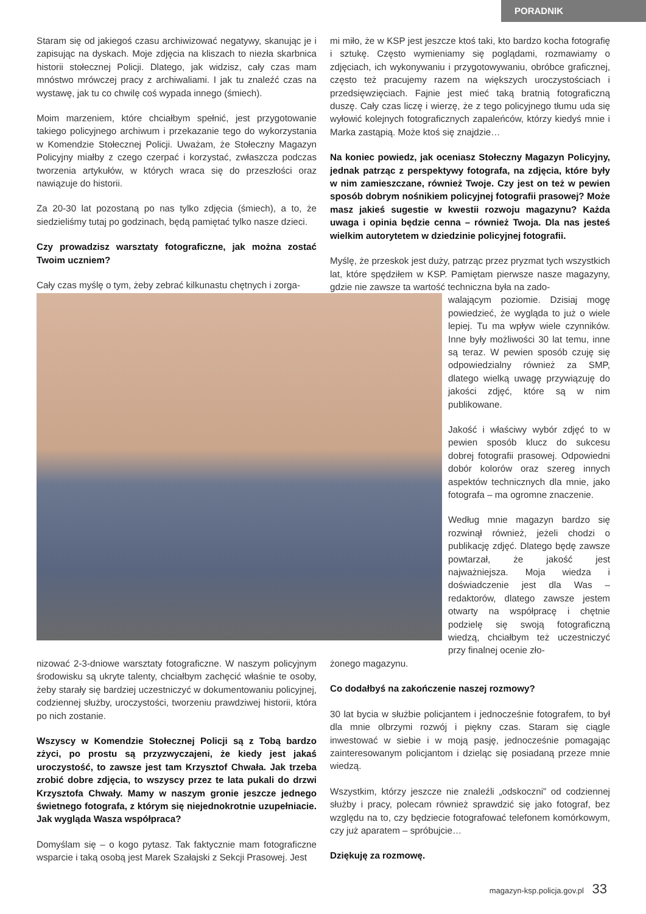PORADNIK
Staram się od jakiegoś czasu archiwizować negatywy, skanując je i zapisując na dyskach. Moje zdjęcia na kliszach to niezła skarbnica historii stołecznej Policji. Dlatego, jak widzisz, cały czas mam mnóstwo mrówczej pracy z archiwaliami. I jak tu znaleźć czas na wystawę, jak tu co chwilę coś wypada innego (śmiech).
Moim marzeniem, które chciałbym spełnić, jest przygotowanie takiego policyjnego archiwum i przekazanie tego do wykorzystania w Komendzie Stołecznej Policji. Uważam, że Stołeczny Magazyn Policyjny miałby z czego czerpać i korzystać, zwłaszcza podczas tworzenia artykułów, w których wraca się do przeszłości oraz nawiązuje do historii.
Za 20-30 lat pozostaną po nas tylko zdjęcia (śmiech), a to, że siedzieliśmy tutaj po godzinach, będą pamiętać tylko nasze dzieci.
Czy prowadzisz warsztaty fotograficzne, jak można zostać Twoim uczniem?
Cały czas myślę o tym, żeby zebrać kilkunastu chętnych i zorga-
mi miło, że w KSP jest jeszcze ktoś taki, kto bardzo kocha fotografię i sztukę. Często wymieniamy się poglądami, rozmawiamy o zdjęciach, ich wykonywaniu i przygotowywaniu, obróbce graficznej, często też pracujemy razem na większych uroczystościach i przedsięwzięciach. Fajnie jest mieć taką bratnią fotograficzną duszę. Cały czas liczę i wierzę, że z tego policyjnego tłumu uda się wyłowić kolejnych fotograficznych zapaleńców, którzy kiedyś mnie i Marka zastąpią. Może ktoś się znajdzie…
Na koniec powiedz, jak oceniasz Stołeczny Magazyn Policyjny, jednak patrząc z perspektywy fotografa, na zdjęcia, które były w nim zamieszczane, również Twoje. Czy jest on też w pewien sposób dobrym nośnikiem policyjnej fotografii prasowej? Może masz jakieś sugestie w kwestii rozwoju magazynu? Każda uwaga i opinia będzie cenna – również Twoja. Dla nas jesteś wielkim autorytetem w dziedzinie policyjnej fotografii.
Myślę, że przeskok jest duży, patrząc przez pryzmat tych wszystkich lat, które spędziłem w KSP. Pamiętam pierwsze nasze magazyny, gdzie nie zawsze ta wartość techniczna była na zado-
walającym poziomie. Dzisiaj mogę powiedzieć, że wygląda to już o wiele lepiej. Tu ma wpływ wiele czynników. Inne były możliwości 30 lat temu, inne są teraz. W pewien sposób czuję się odpowiedzialny również za SMP, dlatego wielką uwagę przywiązuję do jakości zdjęć, które są w nim publikowane.
Jakość i właściwy wybór zdjęć to w pewien sposób klucz do sukcesu dobrej fotografii prasowej. Odpowiedni dobór kolorów oraz szereg innych aspektów technicznych dla mnie, jako fotografa – ma ogromne znaczenie.
Według mnie magazyn bardzo się rozwinął również, jeżeli chodzi o publikację zdjęć. Dlatego będę zawsze powtarzał, że jakość jest najważniejsza. Moja wiedza i doświadczenie jest dla Was – redaktorów, dlatego zawsze jestem otwarty na współpracę i chętnie podzielę się swoją fotograficzną wiedzą, chciałbym też uczestniczyć przy finalnej ocenie zło-
nizować 2-3-dniowe warsztaty fotograficzne. W naszym policyjnym środowisku są ukryte talenty, chciałbym zachęcić właśnie te osoby, żeby starały się bardziej uczestniczyć w dokumentowaniu policyjnej, codziennej służby, uroczystości, tworzeniu prawdziwej historii, która po nich zostanie.
Wszyscy w Komendzie Stołecznej Policji są z Tobą bardzo zżyci, po prostu są przyzwyczajeni, że kiedy jest jakaś uroczystość, to zawsze jest tam Krzysztof Chwała. Jak trzeba zrobić dobre zdjęcia, to wszyscy przez te lata pukali do drzwi Krzysztofa Chwały. Mamy w naszym gronie jeszcze jednego świetnego fotografa, z którym się niejednokrotnie uzupełniacie. Jak wygląda Wasza współpraca?
Domyślam się – o kogo pytasz. Tak faktycznie mam fotograficzne wsparcie i taką osobą jest Marek Szałajski z Sekcji Prasowej. Jest
żonego magazynu.
Co dodałbyś na zakończenie naszej rozmowy?
30 lat bycia w służbie policjantem i jednocześnie fotografem, to był dla mnie olbrzymi rozwój i piękny czas. Staram się ciągle inwestować w siebie i w moją pasję, jednocześnie pomagając zainteresowanym policjantom i dzieląc się posiadaną przeze mnie wiedzą.
Wszystkim, którzy jeszcze nie znaleźli „odskoczni” od codziennej służby i pracy, polecam również sprawdzić się jako fotograf, bez względu na to, czy będziecie fotografować telefonem komórkowym, czy już aparatem – spróbujcie…
Dziękuję za rozmowę.
magazyn-ksp.policja.gov.pl 33